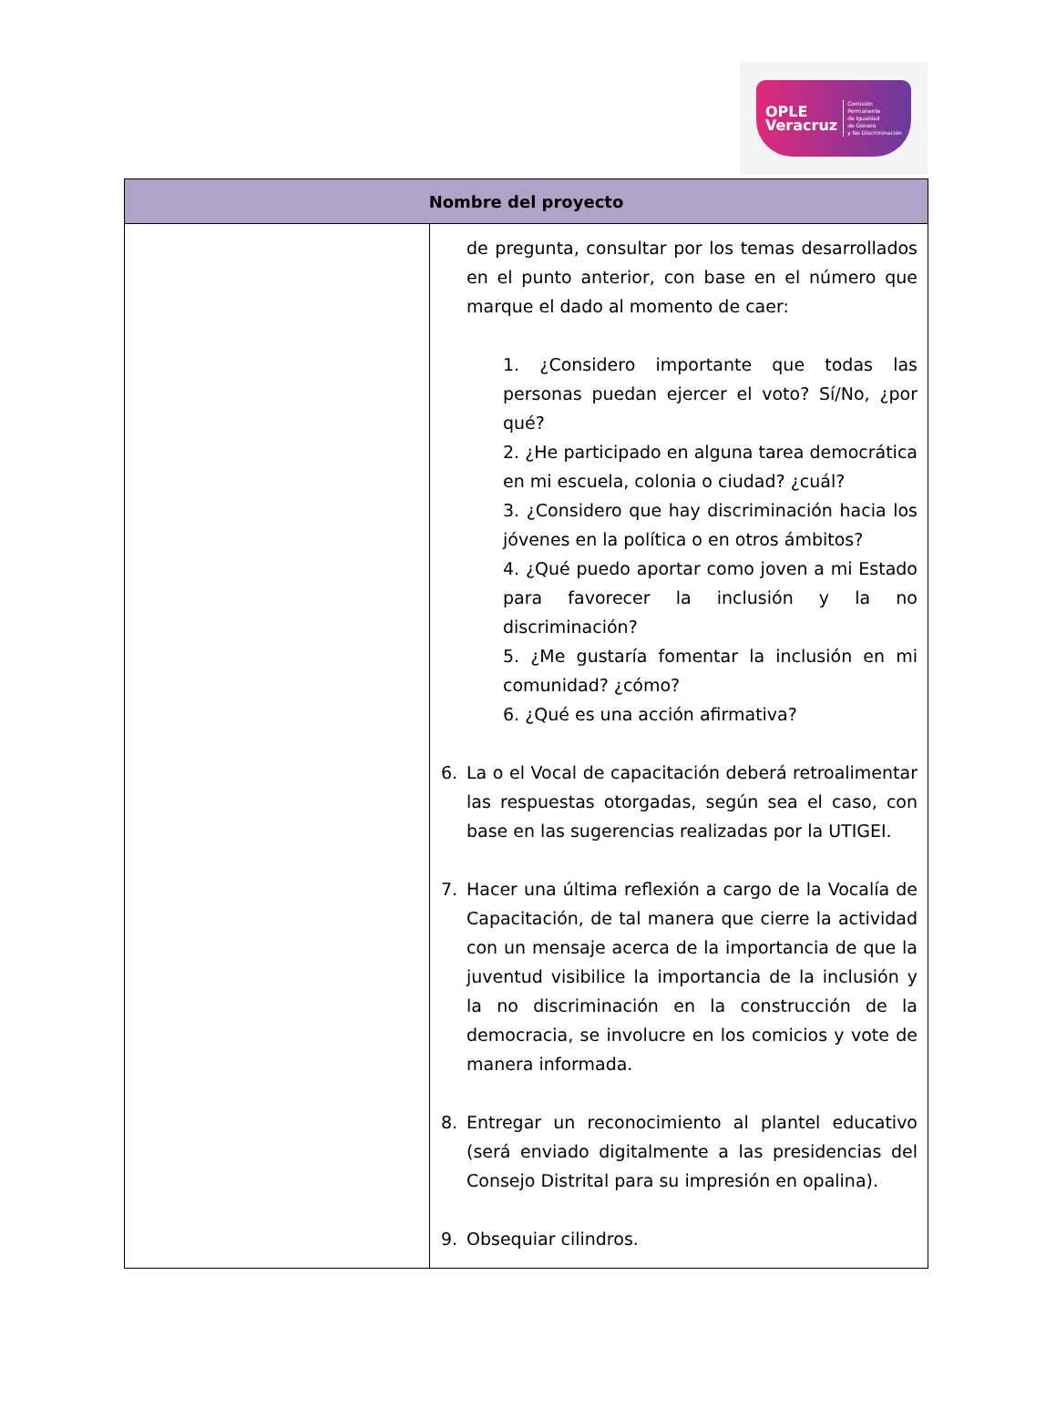OPLE
Veracruz
Comisión Permanente
de Igualdad
de Género
y No Discriminación
| Nombre del proyecto | |
| --- | --- |
| | de pregunta, consultar por los temas desarrollados en el punto anterior, con base en el número que marque el dado al momento de caer: 1. ¿Considero importante que todas las personas puedan ejercer el voto? Sí/No, ¿por qué? 2. ¿He participado en alguna tarea democrática en mi escuela, colonia o ciudad? ¿cuál? 3. ¿Considero que hay discriminación hacia los jóvenes en la política o en otros ámbitos? 4. ¿Qué puedo aportar como joven a mi Estado para favorecer la inclusión y la no discriminación? 5. ¿Me gustaría fomentar la inclusión en mi comunidad? ¿cómo? 6. ¿Qué es una acción afirmativa? 6. La o el Vocal de capacitación deberá retroalimentar las respuestas otorgadas, según sea el caso, con base en las sugerencias realizadas por la UTIGEI. 7. Hacer una última reflexión a cargo de la Vocalía de Capacitación, de tal manera que cierre la actividad con un mensaje acerca de la importancia de que la juventud visibilice la importancia de la inclusión y la no discriminación en la construcción de la democracia, se involucre en los comicios y vote de manera informada. 8. Entregar un reconocimiento al plantel educativo (será enviado digitalmente a las presidencias del Consejo Distrital para su impresión en opalina). 9. Obsequiar cilindros. |